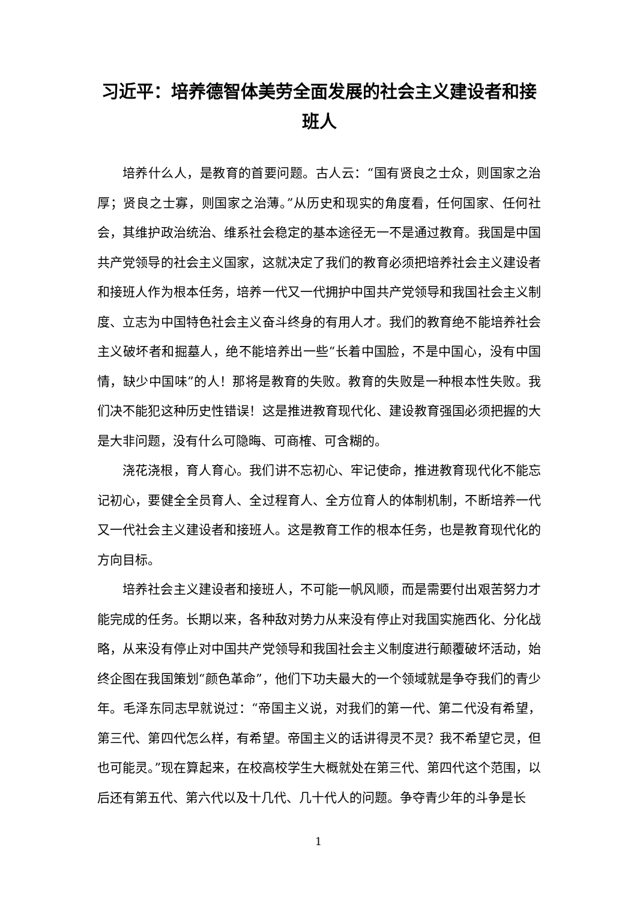习近平：培养德智体美劳全面发展的社会主义建设者和接班人
培养什么人，是教育的首要问题。古人云：“国有贤良之士众，则国家之治厚；贤良之士寡，则国家之治薄。”从历史和现实的角度看，任何国家、任何社会，其维护政治统治、维系社会稳定的基本途径无一不是通过教育。我国是中国共产党领导的社会主义国家，这就决定了我们的教育必须把培养社会主义建设者和接班人作为根本任务，培养一代又一代拥护中国共产党领导和我国社会主义制度、立志为中国特色社会主义奋斗终身的有用人才。我们的教育绝不能培养社会主义破坏者和掘墓人，绝不能培养出一些“长着中国脸，不是中国心，没有中国情，缺少中国味”的人！那将是教育的失败。教育的失败是一种根本性失败。我们决不能犯这种历史性错误！这是推进教育现代化、建设教育强国必须把握的大是大非问题，没有什么可隐晦、可商榷、可含糊的。
浇花浇根，育人育心。我们讲不忘初心、牢记使命，推进教育现代化不能忘记初心，要健全全员育人、全过程育人、全方位育人的体制机制，不断培养一代又一代社会主义建设者和接班人。这是教育工作的根本任务，也是教育现代化的方向目标。
培养社会主义建设者和接班人，不可能一帆风顺，而是需要付出艰苦努力才能完成的任务。长期以来，各种敌对势力从来没有停止对我国实施西化、分化战略，从来没有停止对中国共产党领导和我国社会主义制度进行颠覆破坏活动，始终企图在我国策划“颜色革命”，他们下功夫最大的一个领域就是争夺我们的青少年。毛泽东同志早就说过：“帝国主义说，对我们的第一代、第二代没有希望，第三代、第四代怎么样，有希望。帝国主义的话讲得灵不灵？我不希望它灵，但也可能灵。”现在算起来，在校高校学生大概就处在第三代、第四代这个范围，以后还有第五代、第六代以及十几代、几十代人的问题。争夺青少年的斗争是长
1